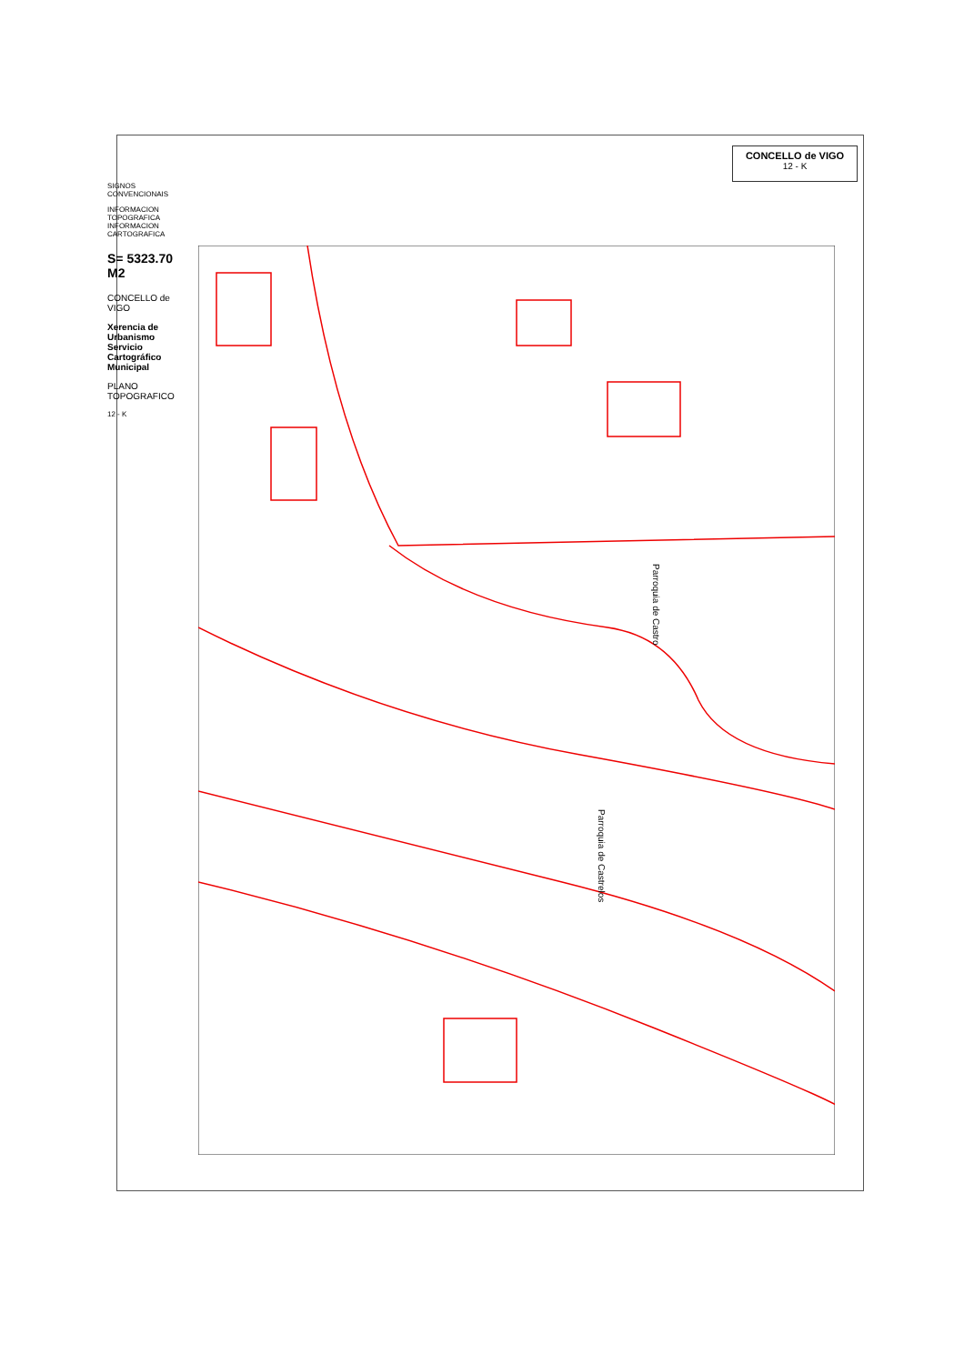CONCELLO de VIGO
12 - K
SIGNOS CONVENCIONAIS
INFORMACION TOPOGRAFICA INFORMACION CARTOGRAFICA
S= 5323.70 M2
CONCELLO de VIGO
Xerencia de Urbanismo Servicio Cartográfico Municipal
PLANO TOPOGRAFICO
12 - K
Parroquia de Castro
Parroquia de Castrelos